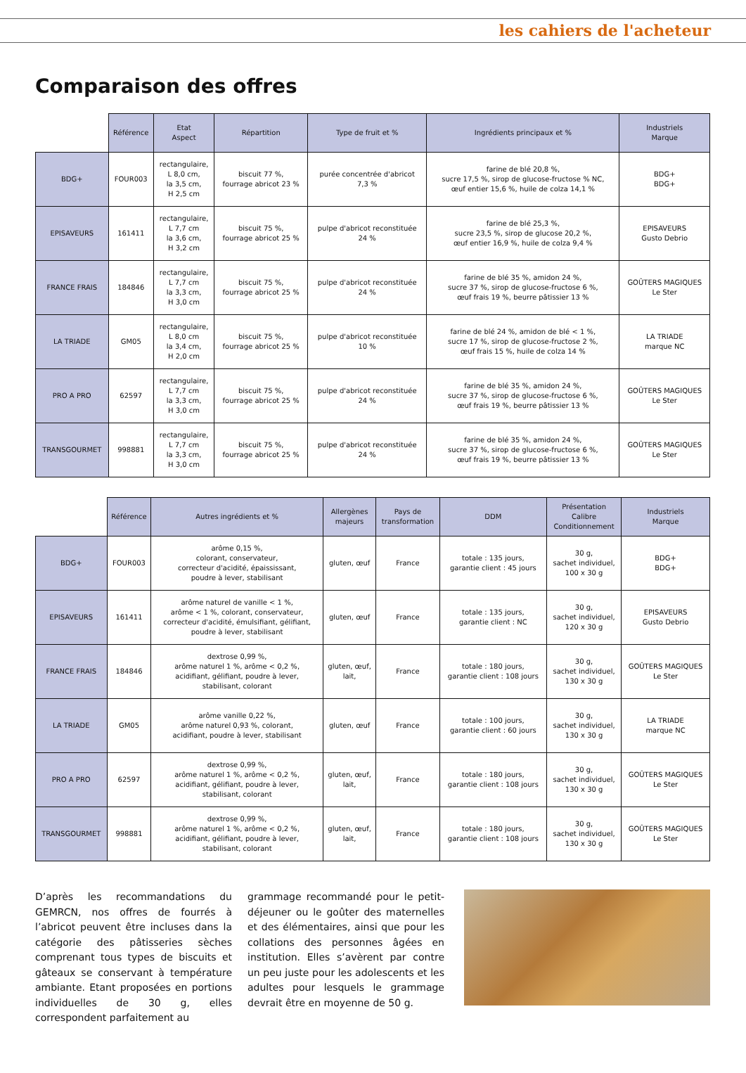les cahiers de l'acheteur
Comparaison des offres
| | Référence | Etat Aspect | Répartition | Type de fruit et % | Ingrédients principaux et % | Industriels Marque |
| --- | --- | --- | --- | --- | --- | --- |
| BDG+ | FOUR003 | rectangulaire, L 8,0 cm, la 3,5 cm, H 2,5 cm | biscuit 77 %, fourrage abricot 23 % | purée concentrée d'abricot 7,3 % | farine de blé 20,8 %, sucre 17,5 %, sirop de glucose-fructose % NC, œuf entier 15,6 %, huile de colza 14,1 % | BDG+ BDG+ |
| EPISAVEURS | 161411 | rectangulaire, L 7,7 cm la 3,6 cm, H 3,2 cm | biscuit 75 %, fourrage abricot 25 % | pulpe d'abricot reconstituée 24 % | farine de blé 25,3 %, sucre 23,5 %, sirop de glucose 20,2 %, œuf entier 16,9 %, huile de colza 9,4 % | EPISAVEURS Gusto Debrio |
| FRANCE FRAIS | 184846 | rectangulaire, L 7,7 cm la 3,3 cm, H 3,0 cm | biscuit 75 %, fourrage abricot 25 % | pulpe d'abricot reconstituée 24 % | farine de blé 35 %, amidon 24 %, sucre 37 %, sirop de glucose-fructose 6 %, œuf frais 19 %, beurre pâtissier 13 % | GOÛTERS MAGIQUES Le Ster |
| LA TRIADE | GM05 | rectangulaire, L 8,0 cm la 3,4 cm, H 2,0 cm | biscuit 75 %, fourrage abricot 25 % | pulpe d'abricot reconstituée 10 % | farine de blé 24 %, amidon de blé < 1 %, sucre 17 %, sirop de glucose-fructose 2 %, œuf frais 15 %, huile de colza 14 % | LA TRIADE marque NC |
| PRO A PRO | 62597 | rectangulaire, L 7,7 cm la 3,3 cm, H 3,0 cm | biscuit 75 %, fourrage abricot 25 % | pulpe d'abricot reconstituée 24 % | farine de blé 35 %, amidon 24 %, sucre 37 %, sirop de glucose-fructose 6 %, œuf frais 19 %, beurre pâtissier 13 % | GOÛTERS MAGIQUES Le Ster |
| TRANSGOURMET | 998881 | rectangulaire, L 7,7 cm la 3,3 cm, H 3,0 cm | biscuit 75 %, fourrage abricot 25 % | pulpe d'abricot reconstituée 24 % | farine de blé 35 %, amidon 24 %, sucre 37 %, sirop de glucose-fructose 6 %, œuf frais 19 %, beurre pâtissier 13 % | GOÛTERS MAGIQUES Le Ster |
| | Référence | Autres ingrédients et % | Allergènes majeurs | Pays de transformation | DDM | Présentation Calibre Conditionnement | Industriels Marque |
| --- | --- | --- | --- | --- | --- | --- | --- |
| BDG+ | FOUR003 | arôme 0,15 %, colorant, conservateur, correcteur d'acidité, épaississant, poudre à lever, stabilisant | gluten, œuf | France | totale : 135 jours, garantie client : 45 jours | 30 g, sachet individuel, 100 x 30 g | BDG+ BDG+ |
| EPISAVEURS | 161411 | arôme naturel de vanille < 1 %, arôme < 1 %, colorant, conservateur, correcteur d'acidité, émulsifiant, gélifiant, poudre à lever, stabilisant | gluten, œuf | France | totale : 135 jours, garantie client : NC | 30 g, sachet individuel, 120 x 30 g | EPISAVEURS Gusto Debrio |
| FRANCE FRAIS | 184846 | dextrose 0,99 %, arôme naturel 1 %, arôme < 0,2 %, acidifiant, gélifiant, poudre à lever, stabilisant, colorant | gluten, œuf, lait, | France | totale : 180 jours, garantie client : 108 jours | 30 g, sachet individuel, 130 x 30 g | GOÛTERS MAGIQUES Le Ster |
| LA TRIADE | GM05 | arôme vanille 0,22 %, arôme naturel 0,93 %, colorant, acidifiant, poudre à lever, stabilisant | gluten, œuf | France | totale : 100 jours, garantie client : 60 jours | 30 g, sachet individuel, 130 x 30 g | LA TRIADE marque NC |
| PRO A PRO | 62597 | dextrose 0,99 %, arôme naturel 1 %, arôme < 0,2 %, acidifiant, gélifiant, poudre à lever, stabilisant, colorant | gluten, œuf, lait, | France | totale : 180 jours, garantie client : 108 jours | 30 g, sachet individuel, 130 x 30 g | GOÛTERS MAGIQUES Le Ster |
| TRANSGOURMET | 998881 | dextrose 0,99 %, arôme naturel 1 %, arôme < 0,2 %, acidifiant, gélifiant, poudre à lever, stabilisant, colorant | gluten, œuf, lait, | France | totale : 180 jours, garantie client : 108 jours | 30 g, sachet individuel, 130 x 30 g | GOÛTERS MAGIQUES Le Ster |
D’après les recommandations du GEMRCN, nos offres de fourrés à l’abricot peuvent être incluses dans la catégorie des pâtisseries sèches comprenant tous types de biscuits et gâteaux se conservant à température ambiante. Etant proposées en portions individuelles de 30 g, elles correspondent parfaitement au
grammage recommandé pour le petit-déjeuner ou le goûter des maternelles et des élémentaires, ainsi que pour les collations des personnes âgées en institution. Elles s’avèrent par contre un peu juste pour les adolescents et les adultes pour lesquels le grammage devrait être en moyenne de 50 g.